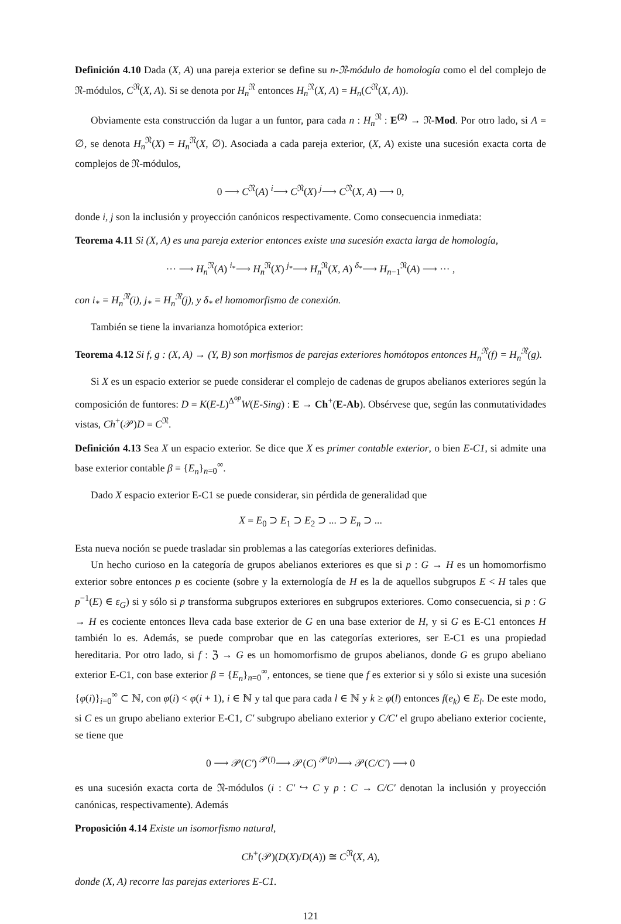Definición 4.10 Dada (X, A) una pareja exterior se define su n-𝔑-módulo de homología como el del complejo de 𝔑-módulos, C<sup>𝔑</sup>(X, A). Si se denota por H<sub>n</sub><sup>𝔑</sup> entonces H<sub>n</sub><sup>𝔑</sup>(X, A) = H<sub>n</sub>(C<sup>𝔑</sup>(X, A)).
Obviamente esta construcción da lugar a un funtor, para cada n : H<sub>n</sub><sup>𝔑</sup> : E<sup>(2)</sup> → 𝔑-Mod. Por otro lado, si A = ∅, se denota H<sub>n</sub><sup>𝔑</sup>(X) = H<sub>n</sub><sup>𝔑</sup>(X, ∅). Asociada a cada pareja exterior, (X, A) existe una sucesión exacta corta de complejos de 𝔑-módulos,
0 ⟶ C<sup>𝔑</sup>(A) <sup>i</sup>⟶ C<sup>𝔑</sup>(X) <sup>j</sup>⟶ C<sup>𝔑</sup>(X, A) ⟶ 0,
donde i, j son la inclusión y proyección canónicos respectivamente. Como consecuencia inmediata:
Teorema 4.11 Si (X, A) es una pareja exterior entonces existe una sucesión exacta larga de homología,
··· ⟶ H<sub>n</sub><sup>𝔑</sup>(A) <sup>i<sub>*</sub></sup>⟶ H<sub>n</sub><sup>𝔑</sup>(X) <sup>j<sub>*</sub></sup>⟶ H<sub>n</sub><sup>𝔑</sup>(X, A) <sup>δ<sub>*</sub></sup>⟶ H<sub>n−1</sub><sup>𝔑</sup>(A) ⟶ ··· ,
con i<sub>*</sub> = H<sub>n</sub><sup>𝔑</sup>(i), j<sub>*</sub> = H<sub>n</sub><sup>𝔑</sup>(j), y δ<sub>*</sub> el homomorfismo de conexión.
También se tiene la invarianza homotópica exterior:
Teorema 4.12 Si f, g : (X, A) → (Y, B) son morfismos de parejas exteriores homótopos entonces H<sub>n</sub><sup>𝔑</sup>(f) = H<sub>n</sub><sup>𝔑</sup>(g).
Si X es un espacio exterior se puede considerar el complejo de cadenas de grupos abelianos exteriores según la composición de funtores: D = K(E-L)<sup>Δ<sup>op</sup></sup>W(E-Sing) : E → Ch<sup>+</sup>(E-Ab). Obsérvese que, según las conmutatividades vistas, Ch<sup>+</sup>(𝒫)D = C<sup>𝔑</sup>.
Definición 4.13 Sea X un espacio exterior. Se dice que X es primer contable exterior, o bien E-C1, si admite una base exterior contable β = {E<sub>n</sub>}<sub>n=0</sub><sup>∞</sup>.
Dado X espacio exterior E-C1 se puede considerar, sin pérdida de generalidad que
X = E<sub>0</sub> ⊃ E<sub>1</sub> ⊃ E<sub>2</sub> ⊃ ... ⊃ E<sub>n</sub> ⊃ ...
Esta nueva noción se puede trasladar sin problemas a las categorías exteriores definidas.
Un hecho curioso en la categoría de grupos abelianos exteriores es que si p : G → H es un homomorfismo exterior sobre entonces p es cociente (sobre y la externología de H es la de aquellos subgrupos E < H tales que p<sup>−1</sup>(E) ∈ ε<sub>G</sub>) si y sólo si p transforma subgrupos exteriores en subgrupos exteriores. Como consecuencia, si p : G → H es cociente entonces lleva cada base exterior de G en una base exterior de H, y si G es E-C1 entonces H también lo es. Además, se puede comprobar que en las categorías exteriores, ser E-C1 es una propiedad hereditaria. Por otro lado, si f : ℨ → G es un homomorfismo de grupos abelianos, donde G es grupo abeliano exterior E-C1, con base exterior β = {E<sub>n</sub>}<sub>n=0</sub><sup>∞</sup>, entonces, se tiene que f es exterior si y sólo si existe una sucesión {φ(i)}<sub>i=0</sub><sup>∞</sup> ⊂ ℕ, con φ(i) < φ(i + 1), i ∈ ℕ y tal que para cada l ∈ ℕ y k ≥ φ(l) entonces f(e<sub>k</sub>) ∈ E<sub>l</sub>. De este modo, si C es un grupo abeliano exterior E-C1, C′ subgrupo abeliano exterior y C/C′ el grupo abeliano exterior cociente, se tiene que
0 ⟶ 𝒫(C′) <sup>𝒫(i)</sup>⟶ 𝒫(C) <sup>𝒫(p)</sup>⟶ 𝒫(C/C′) ⟶ 0
es una sucesión exacta corta de 𝔑-módulos (i : C′ ↪ C y p : C → C/C′ denotan la inclusión y proyección canónicas, respectivamente). Además
Proposición 4.14 Existe un isomorfismo natural,
Ch<sup>+</sup>(𝒫)(D(X)/D(A)) ≅ C<sup>𝔑</sup>(X, A),
donde (X, A) recorre las parejas exteriores E-C1.
121